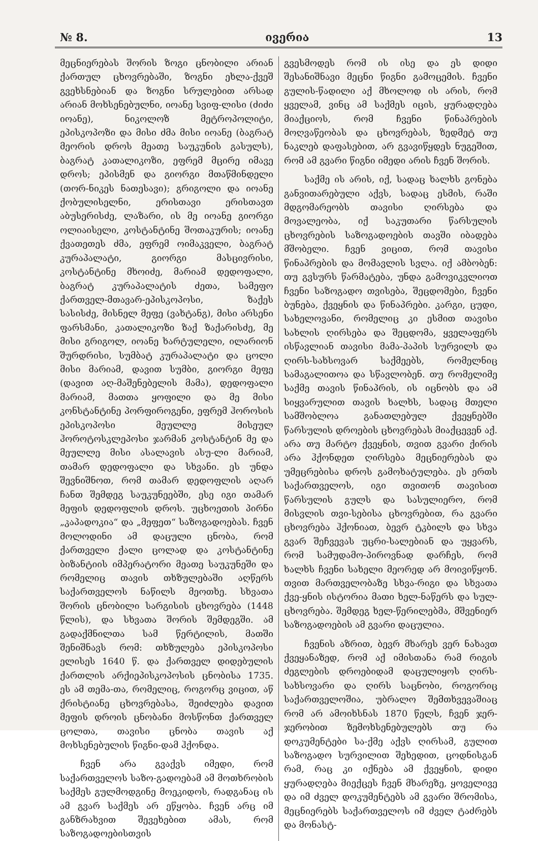№ 8. ივერია 13
მეცნიერებას შორის ზოგი ცნობილი არიან ქართულ ცხოვრებაში, ზოგნი ეხლა-ქვეშ გვეხსნებიან და ზოგნი სრულებით არსად არიან მოხსენებულნი, იოანე სვიფ-ლისი (ძიძი იოანე), ნიკოლოზ მეტროპოლიტი, ეპისკოპოზი და მისი ძმა მისი იოანე (ბაგრატ მეორის დროს მეათე საუკუნის გასულს), ბაგრატ კათალიკოზი, ეფრემ მცირე იმავე დროს; ეპისმენ და გიორგი მთაწმინდელი (თორ-ნიკეს ნათესავი); გრიგოლი და იოანე ქობულისელნი, ერისთავი ერისთავთ აბუსერისძე, ლაზარი, ის მე იოანე გიორგი ოლიაისელი, კოსტანტინე შოთაკურის; იოანე ქვათეთეს ძმა, ეფრემ ოიმაკველი, ბაგრატ კურაპალატი, გიორგი მასცივრისი, კოსტანტინე მხოიძე, მარიამ დედოფალი, ბაგრატ კურაპალატის ძეთა, სამეფო ქართველ-მთავარ-ეპისკოპოსი, ზაქეს სასისძე, მისნელ მეფე (ვახტანგ), მისი არსენი ფარსმანი, კათალიკოზი ზაქ ზაქარისძე, მე მისი გრიგოლ, იოანე ხარტულელი, ილარიონ შურდრისი, სუმბატ კურაპალატი და ცოლი მისი მარიამ, დავით სუმბი, გიორგი მეფე (დავით აღ-მაშენებელის მამა), დედოფალი მარიამ, მათთა ყოფილი და მე მისი კონსტანტინე პორფიროგენი, ეფრემ ჰოროსის ეპისკოპოსი მეულლე მისეულ ჰოროტოსკლეპოსი ჯარმან კოსტანტინ მე და მეულლე მისი ასალავის ასუ-ლი მარიამ, თამარ დედოფალი და სხვანი. ეს უნდა შევნიშნოთ, რომ თამარ დედოფლის აღარ ჩანთ შემდეგ საუკუნეებში, ესე იგი თამარ მეფის დედოფლის დროს. უცხოეთის პირნი „კაპადოკია“ და „მეფეთ“ საზოგადოებას. ჩვენ მოლოდინი ამ დაცული ცნობა, რომ ქართველი ქალი ცოლად და კოსტანტინე ბიზანტიის იმპერატორი მეათე საუკუნეში და რომელიც თავის თხზულებაში აღწერს საქართველოს ნაწილს მეოთხე. სხვათა შორის ცნობილი სარგისის ცხოვრება (1448 წლის), და სხვათა შორის შემდეგში. ამ გადაქმნილთა სამ წერტილის, მათში შენიშნავს რომ: თხზულება ეპისკოპოსი ელისეს 1640 წ. და ქართველ დიდებულის ქართლის არქიეპისკოპოსის ცნობისა 1735. ეს ამ თემა-თა, რომელიც, როგორც ვიცით, აწ ქრისტიანე ცხოვრებასა, შეიძლება დავით მეფის დროის ცნობანი მოსწონთ ქართველ ცოლთა, თავისი ცნობა თავის აქ მოხსენებულის წიგნი-დამ ჰქონდა.
ჩვენ არა გვაქვს იმედი, რომ საქართველოს საზო-გადოებამ ამ მოთხრობის საქმეს გულმოდგინე მოეკიდოს, რადგანაც ის ამ გვარ საქმეს არ ეწყობა. ჩვენ არც იმ განზრახვით შევეხებით ამას, რომ საზოგადოებისთვის
გვესმოდეს რომ ის ისე და ეს დიდი შესანიშნავი მეცნი წიგნი გამოცემის. ჩვენი გულის-წადილი აქ მხოლოდ ის არის, რომ ყველამ, ვინც ამ საქმეს იცის, ყურადღება მიაქციოს, რომ ჩვენი წინაპრების მოღვაწეობას და ცხოვრებას, ზედმეტ თუ ნაკლებ დაფასებით, არ გვავიწყდეს ნუგეშით, რომ ამ გვარი წიგნი იმედი არის ჩვენ შორის.
საქმე ის არის, იქ, სადაც ხალხს გონება განვითარებული აქვს, სადაც ესმის, რაში მდგომარეობს თავისი ღირსება და მოვალეობა, იქ საკუთარი წარსულის ცხოვრების საზოგადოების თავში იბადება მშობელი. ჩვენ ვიცით, რომ თავისი წინაპრების და მომავლის სვლა. იქ ამბობენ: თუ გვსურს წარმატება, უნდა გამოვიკვლიოთ ჩვენი საზოგადო თვისება, შეცდომები, ჩვენი ბუნება, ქვეყნის და წინაპრები. კარგი, ცუდი, სახელოვანი, რომელიც კი ესმით თავისი სახლის ღირსება და შეცდომა, ყველაფერს ისწავლიან თავისი მამა-პაპის სურვილს და ღირს-სახსოვარ საქმეებს, რომელნიც სამაგალითოა და სწავლობენ. თუ რომელიმე საქმე თავის წინაპრის, ის იცნობს და ამ სიყვარულით თავის ხალხს, სადაც მთელი სამშობლოა განათლებულ ქვეყნებში წარსულის დროების ცხოვრებას მიაქცევენ აქ. არა თუ მარტო ქვეყნის, თვით გვარი ქირის არა ჰქონდეთ ღირსება მეცნიერებას და უმეცრებისა დროს გამოხატულება. ეს ერთს საქართველოს, იგი თვითონ თავისით წარსულის გულს და სასულიერო, რომ მისვლის თვი-სებისა ცხოვრებით, რა გვარი ცხოვრება ჰქონიათ, ბევრ ტკბილს და სხვა გვარ შეჩვევას უცრი-სალებიან და უყვარს, რომ სამუდამო-პიროვნად დარჩეს, რომ ხალხს ჩვენი სახელი მეორედ არ მოივიწყონ. თვით მართველობაზე სხვა-რიგი და სხვათა ქვე-ყნის ისტორია მათი ხელ-ნაწერს და სულ-ცხოვრება. შემდეგ ხელ-წერილებმა, მშვენიერ საზოგადოების ამ გვარი დაცულია.
ჩვენის აზრით, ბევრ მხარეს ვერ ნახავთ ქვეყანაზედ, რომ აქ იმისთანა რამ რიგის ძეგლების დროებიდამ დაცულიყოს ღირს-სახსოვარი და ღირს საცნობი, როგორიც საქართველოშია, უბრალო შემთხვევაშიაც რომ არ ამოიხსნას 1870 წელს, ჩვენ ჯერ-ჯერობით ზემოხსენებულებს თუ რა დოკუმენტები სა-ქმე აქვს ღირსამ, გულით საზოგადო სურვილით შეხედით, ცოდნისგან რამ, რაც კი იქნება ამ ქვეყნის, დიდი ყურადღება მიექცეს ჩვენ მხარეზე, ყოველივე და იმ ძველ დოკუმენტებს ამ გვარი შრომისა, მეცნიერებს საქართველოს იმ ძველ ტაძრებს და მონასტ-